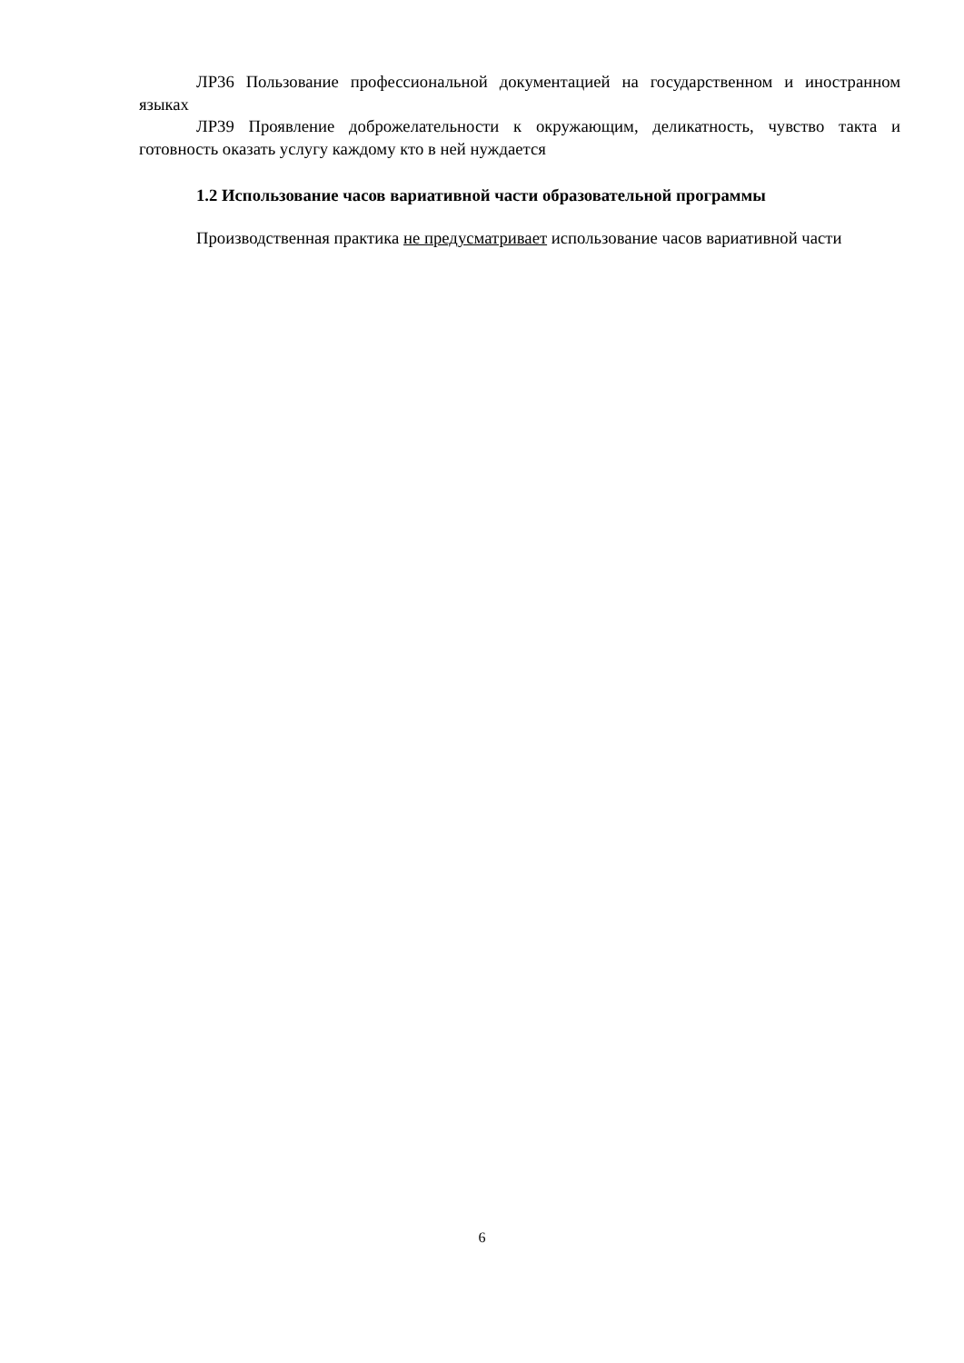ЛР36 Пользование профессиональной документацией на государственном и иностранном языках
ЛР39 Проявление доброжелательности к окружающим, деликатность, чувство такта и готовность оказать услугу каждому кто в ней нуждается
1.2 Использование часов вариативной части образовательной программы
Производственная практика не предусматривает использование часов вариативной части
6